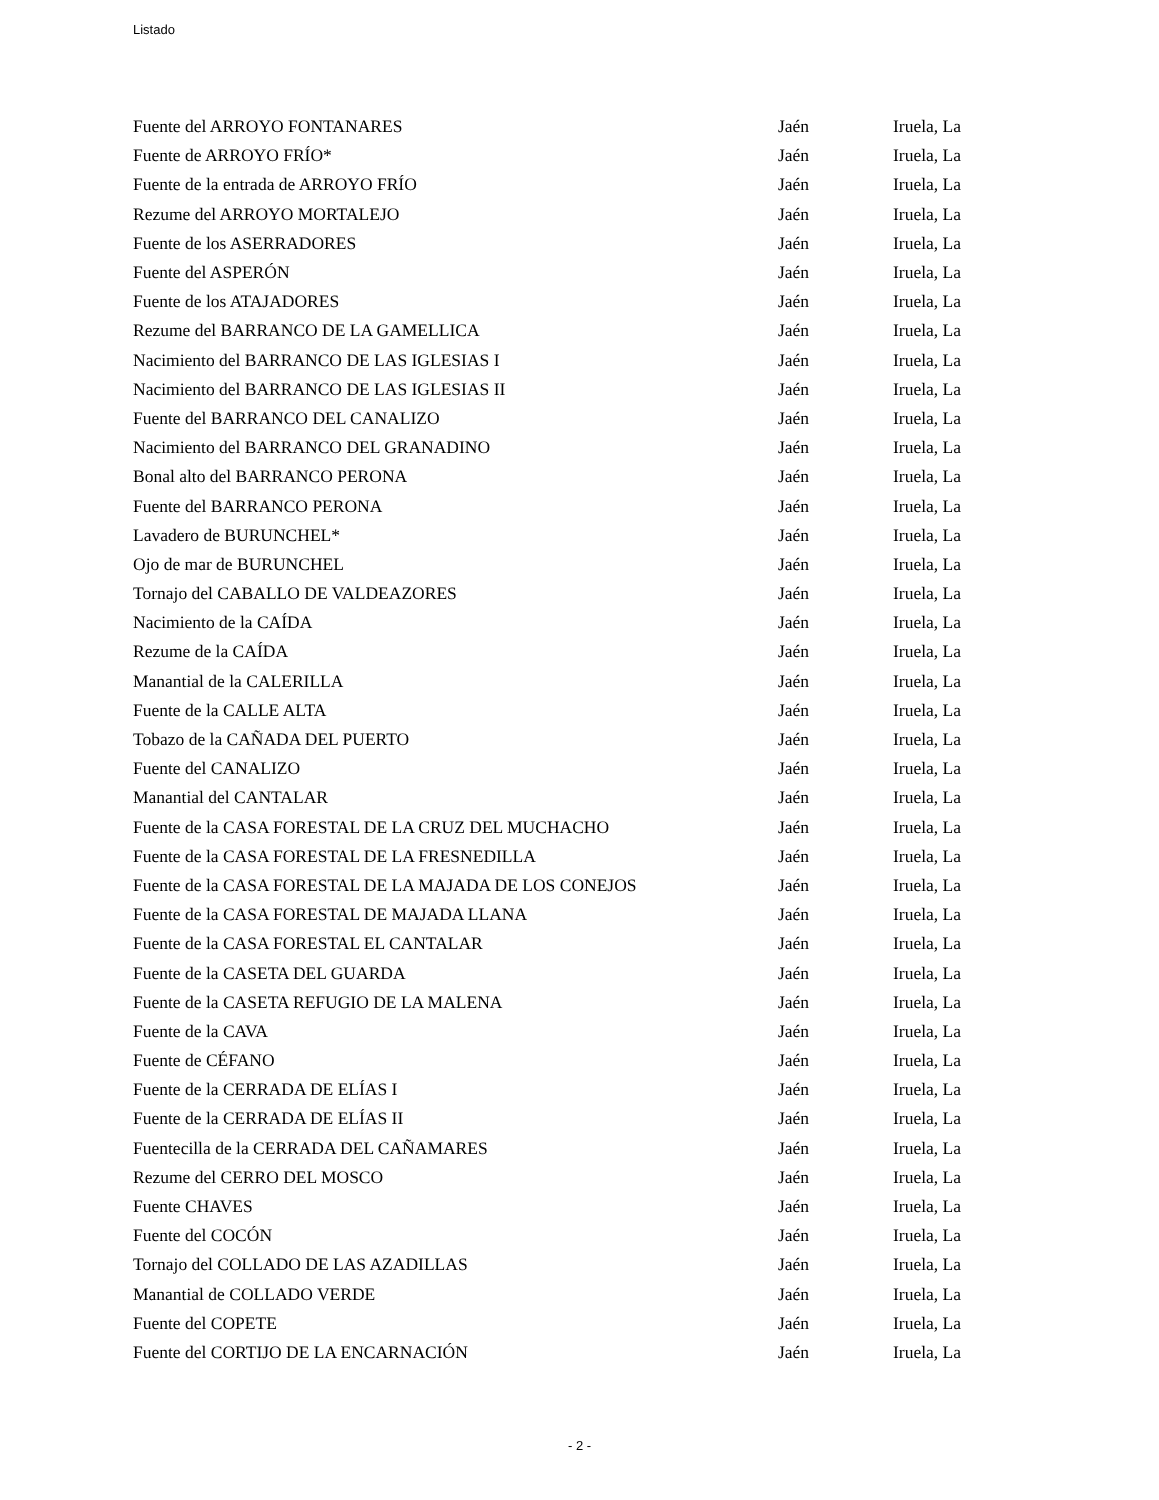Listado
| Fuente del ARROYO FONTANARES | Jaén | Iruela, La |
| Fuente de ARROYO FRÍO* | Jaén | Iruela, La |
| Fuente de la entrada de ARROYO FRÍO | Jaén | Iruela, La |
| Rezume del ARROYO MORTALEJO | Jaén | Iruela, La |
| Fuente de los ASERRADORES | Jaén | Iruela, La |
| Fuente del ASPERÓN | Jaén | Iruela, La |
| Fuente de los ATAJADORES | Jaén | Iruela, La |
| Rezume del BARRANCO DE LA GAMELLICA | Jaén | Iruela, La |
| Nacimiento del BARRANCO DE LAS IGLESIAS I | Jaén | Iruela, La |
| Nacimiento del BARRANCO DE LAS IGLESIAS II | Jaén | Iruela, La |
| Fuente del BARRANCO DEL CANALIZO | Jaén | Iruela, La |
| Nacimiento del BARRANCO DEL GRANADINO | Jaén | Iruela, La |
| Bonal alto del BARRANCO PERONA | Jaén | Iruela, La |
| Fuente del BARRANCO PERONA | Jaén | Iruela, La |
| Lavadero de BURUNCHEL* | Jaén | Iruela, La |
| Ojo de mar de BURUNCHEL | Jaén | Iruela, La |
| Tornajo del CABALLO DE VALDEAZORES | Jaén | Iruela, La |
| Nacimiento de la CAÍDA | Jaén | Iruela, La |
| Rezume de la CAÍDA | Jaén | Iruela, La |
| Manantial de la CALERILLA | Jaén | Iruela, La |
| Fuente de la CALLE ALTA | Jaén | Iruela, La |
| Tobazo de la CAÑADA DEL PUERTO | Jaén | Iruela, La |
| Fuente del CANALIZO | Jaén | Iruela, La |
| Manantial del CANTALAR | Jaén | Iruela, La |
| Fuente de la CASA FORESTAL DE LA CRUZ DEL MUCHACHO | Jaén | Iruela, La |
| Fuente de la CASA FORESTAL DE LA FRESNEDILLA | Jaén | Iruela, La |
| Fuente de la CASA FORESTAL DE LA MAJADA DE LOS CONEJOS | Jaén | Iruela, La |
| Fuente de la CASA FORESTAL DE MAJADA LLANA | Jaén | Iruela, La |
| Fuente de la CASA FORESTAL EL CANTALAR | Jaén | Iruela, La |
| Fuente de la CASETA DEL GUARDA | Jaén | Iruela, La |
| Fuente de la CASETA REFUGIO DE LA MALENA | Jaén | Iruela, La |
| Fuente de la CAVA | Jaén | Iruela, La |
| Fuente de CÉFANO | Jaén | Iruela, La |
| Fuente de la CERRADA DE ELÍAS I | Jaén | Iruela, La |
| Fuente de la CERRADA DE ELÍAS II | Jaén | Iruela, La |
| Fuentecilla de la CERRADA DEL CAÑAMARES | Jaén | Iruela, La |
| Rezume del CERRO DEL MOSCO | Jaén | Iruela, La |
| Fuente CHAVES | Jaén | Iruela, La |
| Fuente del COCÓN | Jaén | Iruela, La |
| Tornajo del COLLADO DE LAS AZADILLAS | Jaén | Iruela, La |
| Manantial de COLLADO VERDE | Jaén | Iruela, La |
| Fuente del COPETE | Jaén | Iruela, La |
| Fuente del CORTIJO DE LA ENCARNACIÓN | Jaén | Iruela, La |
- 2 -